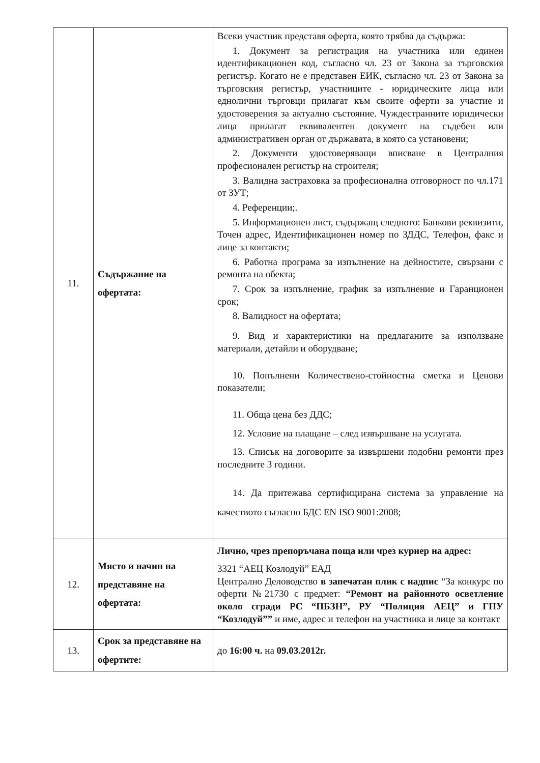| 11. | Съдържание на офертата: | Всеки участник представя оферта, която трябва да съдържа: 1. Документ за регистрация на участника или единен идентификационен код, съгласно чл. 23 от Закона за търговския регистър. Когато не е представен ЕИК, съгласно чл. 23 от Закона за търговския регистър, участниците - юридическите лица или еднолични търговци прилагат към своите оферти за участие и удостоверения за актуално състояние. Чуждестранните юридически лица прилагат еквивалентен документ на съдебен или административен орган от държавата, в която са установени; 2. Документи удостоверяващи вписване в Централния професионален регистър на строителя; 3. Валидна застраховка за професионална отговорност по чл.171 от ЗУТ; 4. Референции;. 5. Информационен лист, съдържащ следното: Банкови реквизити, Точен адрес, Идентификационен номер по ЗДДС, Телефон, факс и лице за контакти; 6. Работна програма за изпълнение на дейностите, свързани с ремонта на обекта; 7. Срок за изпълнение, график за изпълнение и Гаранционен срок; 8. Валидност на офертата; 9. Вид и характеристики на предлаганите за използване материали, детайли и оборудване; 10. Попълнени Количествено-стойностна сметка и Ценови показатели; 11. Обща цена без ДДС; 12. Условие на плащане – след извършване на услугата. 13. Списък на договорите за извършени подобни ремонти през последните 3 години. 14. Да притежава сертифицирана система за управление на качеството съгласно БДС EN ISO 9001:2008; |
| 12. | Място и начин на представяне на офертата: | Лично, чрез препоръчана поща или чрез куриер на адрес: 3321 “АЕЦ Козлодуй” ЕАД Централно Деловодство в запечатан плик с надпис “За конкурс по оферти №21730 с предмет: “Ремонт на районното осветление около сгради РС “ПБЗН”, РУ “Полиция АЕЦ” и ГПУ “Козлодуй”” и име, адрес и телефон на участника и лице за контакт |
| 13. | Срок за представяне на офертите: | до 16:00 ч. на 09.03.2012г. |